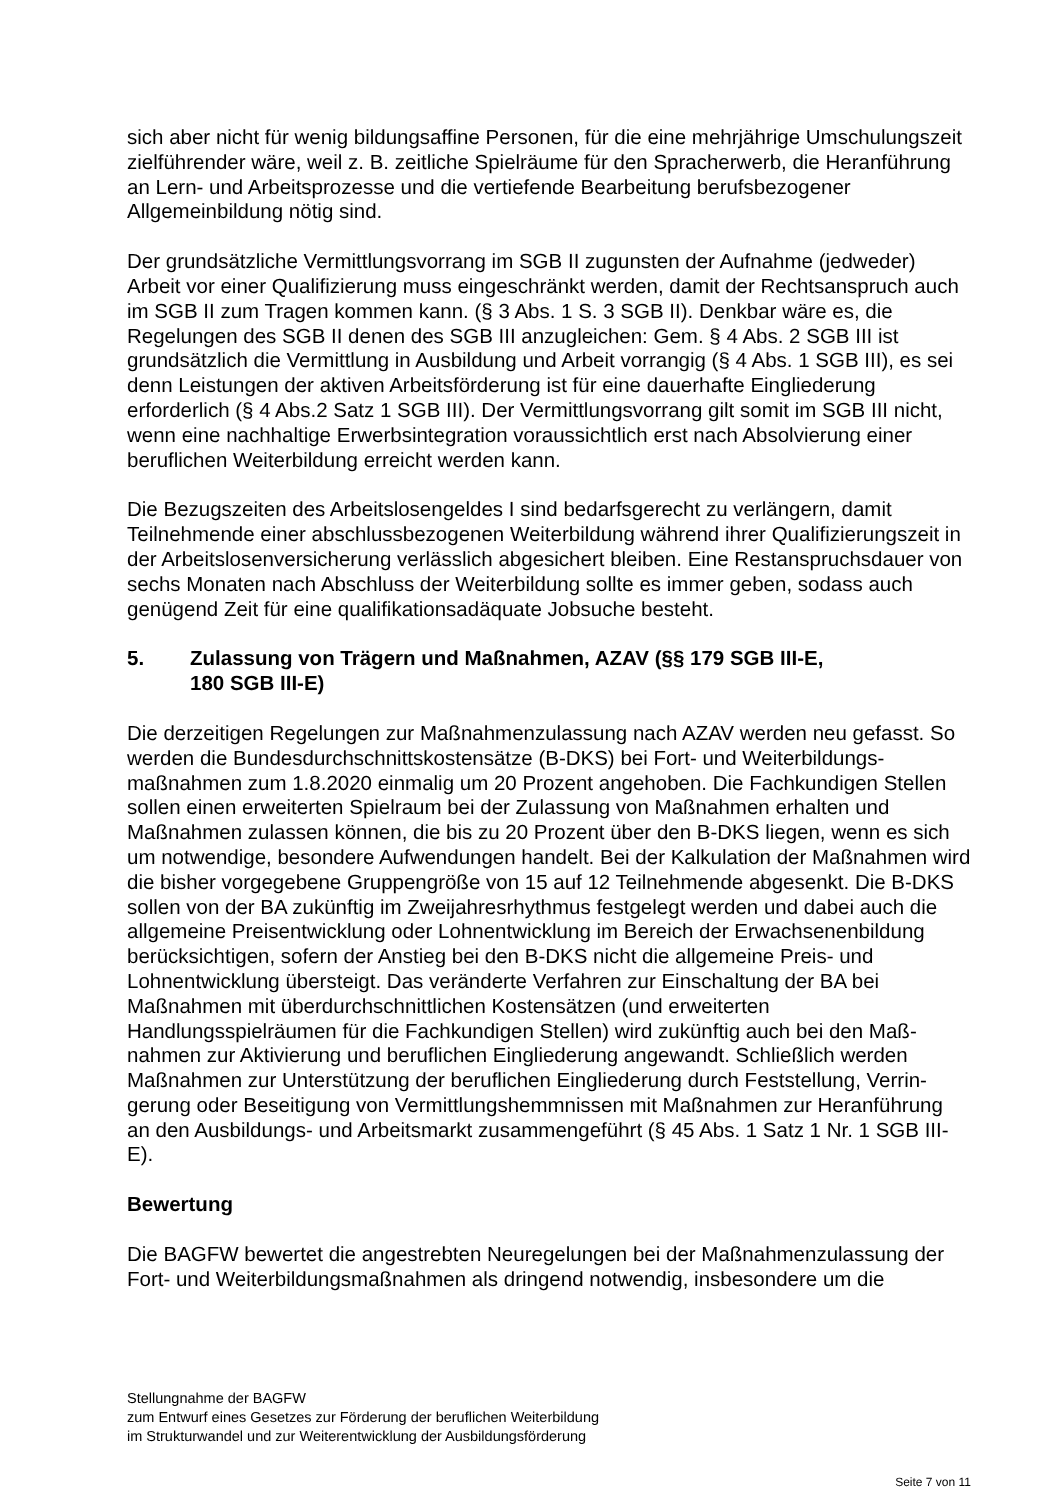sich aber nicht für wenig bildungsaffine Personen, für die eine mehrjährige Umschulungs­zeit zielführender wäre, weil z. B. zeitliche Spielräume für den Spracherwerb, die Heran­führung an Lern- und Arbeitsprozesse und die vertiefende Bearbeitung berufsbezogener Allgemeinbildung nötig sind.
Der grundsätzliche Vermittlungsvorrang im SGB II zugunsten der Aufnahme (jedweder) Arbeit vor einer Qualifizierung muss eingeschränkt werden, damit der Rechtsanspruch auch im SGB II zum Tragen kommen kann. (§ 3 Abs. 1 S. 3 SGB II). Denkbar wäre es, die Regelungen des SGB II denen des SGB III anzugleichen: Gem. § 4 Abs. 2 SGB III ist grundsätzlich die Vermittlung in Ausbildung und Arbeit vorrangig (§ 4 Abs. 1 SGB III), es sei denn Leistungen der aktiven Arbeitsförderung ist für eine dauerhafte Eingliederung erforderlich (§ 4 Abs.2 Satz 1 SGB III). Der Vermittlungsvorrang gilt somit im SGB III nicht, wenn eine nachhaltige Erwerbsintegration voraussichtlich erst nach Absolvierung einer beruflichen Weiterbildung erreicht werden kann.
Die Bezugszeiten des Arbeitslosengeldes I sind bedarfsgerecht zu verlängern, damit Teilnehmende einer abschlussbezogenen Weiterbildung während ihrer Qualifizierungs­zeit in der Arbeitslosenversicherung verlässlich abgesichert bleiben. Eine Restan­spruchsdauer von sechs Monaten nach Abschluss der Weiterbildung sollte es immer geben, sodass auch genügend Zeit für eine qualifikationsadäquate Jobsuche besteht.
5. Zulassung von Trägern und Maßnahmen, AZAV (§§ 179 SGB III-E,
180 SGB III-E)
Die derzeitigen Regelungen zur Maßnahmenzulassung nach AZAV werden neu gefasst. So werden die Bundesdurchschnittskostensätze (B-DKS) bei Fort- und Weiterbildungs­maßnahmen zum 1.8.2020 einmalig um 20 Prozent angehoben. Die Fachkundigen Stel­len sollen einen erweiterten Spielraum bei der Zulassung von Maßnahmen erhalten und Maßnahmen zulassen können, die bis zu 20 Prozent über den B-DKS liegen, wenn es sich um notwendige, besondere Aufwendungen handelt. Bei der Kalkulation der Maßnah­men wird die bisher vorgegebene Gruppengröße von 15 auf 12 Teilnehmende abge­senkt. Die B-DKS sollen von der BA zukünftig im Zweijahresrhythmus festgelegt werden und dabei auch die allgemeine Preisentwicklung oder Lohnentwicklung im Bereich der Erwachsenenbildung berücksichtigen, sofern der Anstieg bei den B-DKS nicht die allge­meine Preis- und Lohnentwicklung übersteigt. Das veränderte Verfahren zur Einschal­tung der BA bei Maßnahmen mit überdurchschnittlichen Kostensätzen (und erweiterten Handlungsspielräumen für die Fachkundigen Stellen) wird zukünftig auch bei den Maß­nahmen zur Aktivierung und beruflichen Eingliederung angewandt. Schließlich werden Maßnahmen zur Unterstützung der beruflichen Eingliederung durch Feststellung, Verrin­gerung oder Beseitigung von Vermittlungshemmnissen mit Maßnahmen zur Heranfüh­rung an den Ausbildungs- und Arbeitsmarkt zusammengeführt (§ 45 Abs. 1 Satz 1 Nr. 1 SGB III-E).
Bewertung
Die BAGFW bewertet die angestrebten Neuregelungen bei der Maßnahmenzulassung der Fort- und Weiterbildungsmaßnahmen als dringend notwendig, insbesondere um die
Stellungnahme der BAGFW
zum Entwurf eines Gesetzes zur Förderung der beruflichen Weiterbildung
im Strukturwandel und zur Weiterentwicklung der Ausbildungsförderung
Seite 7 von 11